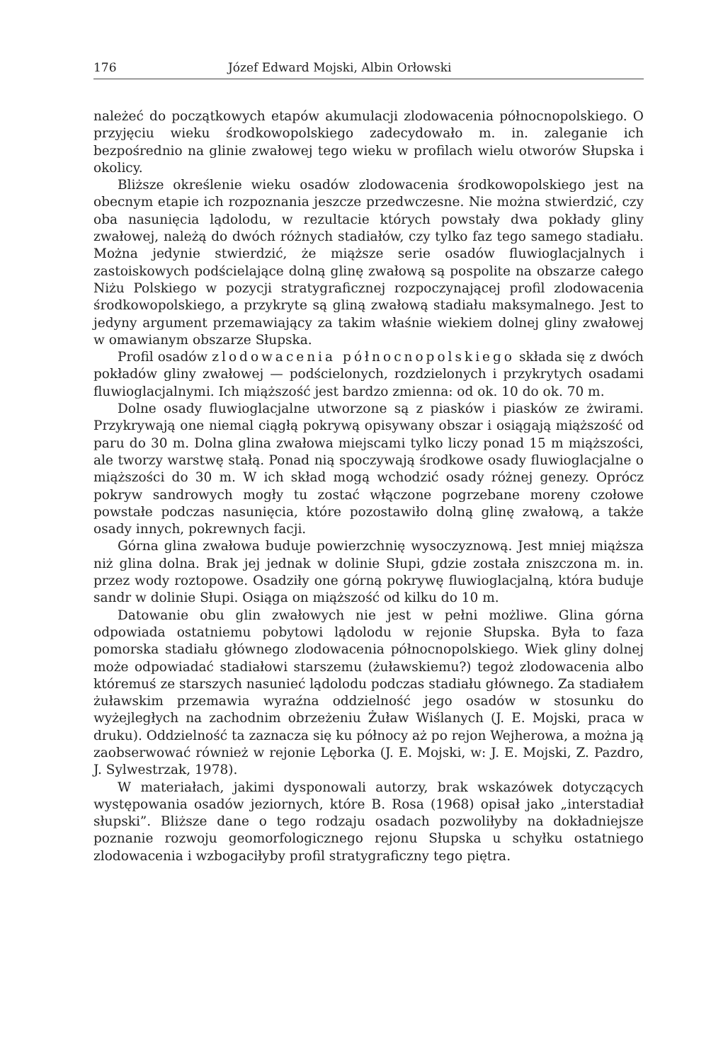176 Józef Edward Mojski, Albin Orłowski
należeć do początkowych etapów akumulacji zlodowacenia północnopolskiego. O przyjęciu wieku środkowopolskiego zadecydowało m. in. zaleganie ich bezpośrednio na glinie zwałowej tego wieku w profilach wielu otworów Słupska i okolicy.
Bliższe określenie wieku osadów zlodowacenia środkowopolskiego jest na obecnym etapie ich rozpoznania jeszcze przedwczesne. Nie można stwierdzić, czy oba nasunięcia lądolodu, w rezultacie których powstały dwa pokłady gliny zwałowej, należą do dwóch różnych stadiałów, czy tylko faz tego samego stadiału. Można jedynie stwierdzić, że miąższe serie osadów fluwioglacjalnych i zastoiskowych podścielające dolną glinę zwałową są pospolite na obszarze całego Niżu Polskiego w pozycji stratygraficznej rozpoczynającej profil zlodowacenia środkowopolskiego, a przykryte są gliną zwałową stadiału maksymalnego. Jest to jedyny argument przemawiający za takim właśnie wiekiem dolnej gliny zwałowej w omawianym obszarze Słupska.
Profil osadów zlodowacenia północnopolskiego składa się z dwóch pokładów gliny zwałowej — podścielonych, rozdzielonych i przykrytych osadami fluwioglacjalnymi. Ich miąższość jest bardzo zmienna: od ok. 10 do ok. 70 m.
Dolne osady fluwioglacjalne utworzone są z piasków i piasków ze żwirami. Przykrywają one niemal ciągłą pokrywą opisywany obszar i osiągają miąższość od paru do 30 m. Dolna glina zwałowa miejscami tylko liczy ponad 15 m miąższości, ale tworzy warstwę stałą. Ponad nią spoczywają środkowe osady fluwioglacjalne o miąższości do 30 m. W ich skład mogą wchodzić osady różnej genezy. Oprócz pokryw sandrowych mogły tu zostać włączone pogrzebane moreny czołowe powstałe podczas nasunięcia, które pozostawiło dolną glinę zwałową, a także osady innych, pokrewnych facji.
Górna glina zwałowa buduje powierzchnię wysoczyznową. Jest mniej miąższa niż glina dolna. Brak jej jednak w dolinie Słupi, gdzie została zniszczona m. in. przez wody roztopowe. Osadziły one górną pokrywę fluwioglacjalną, która buduje sandr w dolinie Słupi. Osiąga on miąższość od kilku do 10 m.
Datowanie obu glin zwałowych nie jest w pełni możliwe. Glina górna odpowiada ostatniemu pobytowi lądolodu w rejonie Słupska. Była to faza pomorska stadiału głównego zlodowacenia północnopolskiego. Wiek gliny dolnej może odpowiadać stadiałowi starszemu (żuławskiemu?) tegoż zlodowacenia albo któremuś ze starszych nasunieć lądolodu podczas stadiału głównego. Za stadiałem żuławskim przemawia wyraźna oddzielność jego osadów w stosunku do wyżejległych na zachodnim obrzeżeniu Żuław Wiślanych (J. E. Mojski, praca w druku). Oddzielność ta zaznacza się ku północy aż po rejon Wejherowa, a można ją zaobserwować również w rejonie Lęborka (J. E. Mojski, w: J. E. Mojski, Z. Pazdro, J. Sylwestrzak, 1978).
W materiałach, jakimi dysponowali autorzy, brak wskazówek dotyczących występowania osadów jeziornych, które B. Rosa (1968) opisał jako „interstadiał słupski”. Bliższe dane o tego rodzaju osadach pozwoliłyby na dokładniejsze poznanie rozwoju geomorfologicznego rejonu Słupska u schyłku ostatniego zlodowacenia i wzbogaciłyby profil stratygraficzny tego piętra.